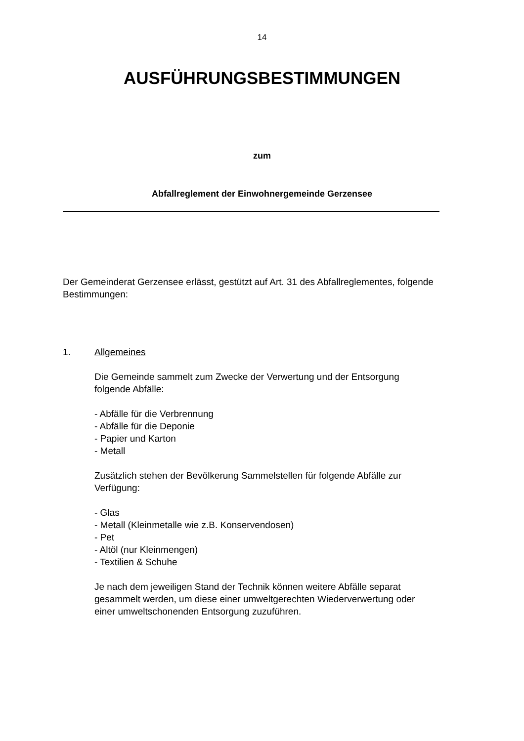14
AUSFÜHRUNGSBESTIMMUNGEN
zum
Abfallreglement der Einwohnergemeinde Gerzensee
Der Gemeinderat Gerzensee erlässt, gestützt auf Art. 31 des Abfallreglementes, folgende Bestimmungen:
1. Allgemeines
Die Gemeinde sammelt zum Zwecke der Verwertung und der Entsorgung folgende Abfälle:
- Abfälle für die Verbrennung
- Abfälle für die Deponie
- Papier und Karton
- Metall
Zusätzlich stehen der Bevölkerung Sammelstellen für folgende Abfälle zur Verfügung:
- Glas
- Metall (Kleinmetalle wie z.B. Konservendosen)
- Pet
- Altöl (nur Kleinmengen)
- Textilien & Schuhe
Je nach dem jeweiligen Stand der Technik können weitere Abfälle separat gesammelt werden, um diese einer umweltgerechten Wiederverwertung oder einer umweltschonenden Entsorgung zuzuführen.